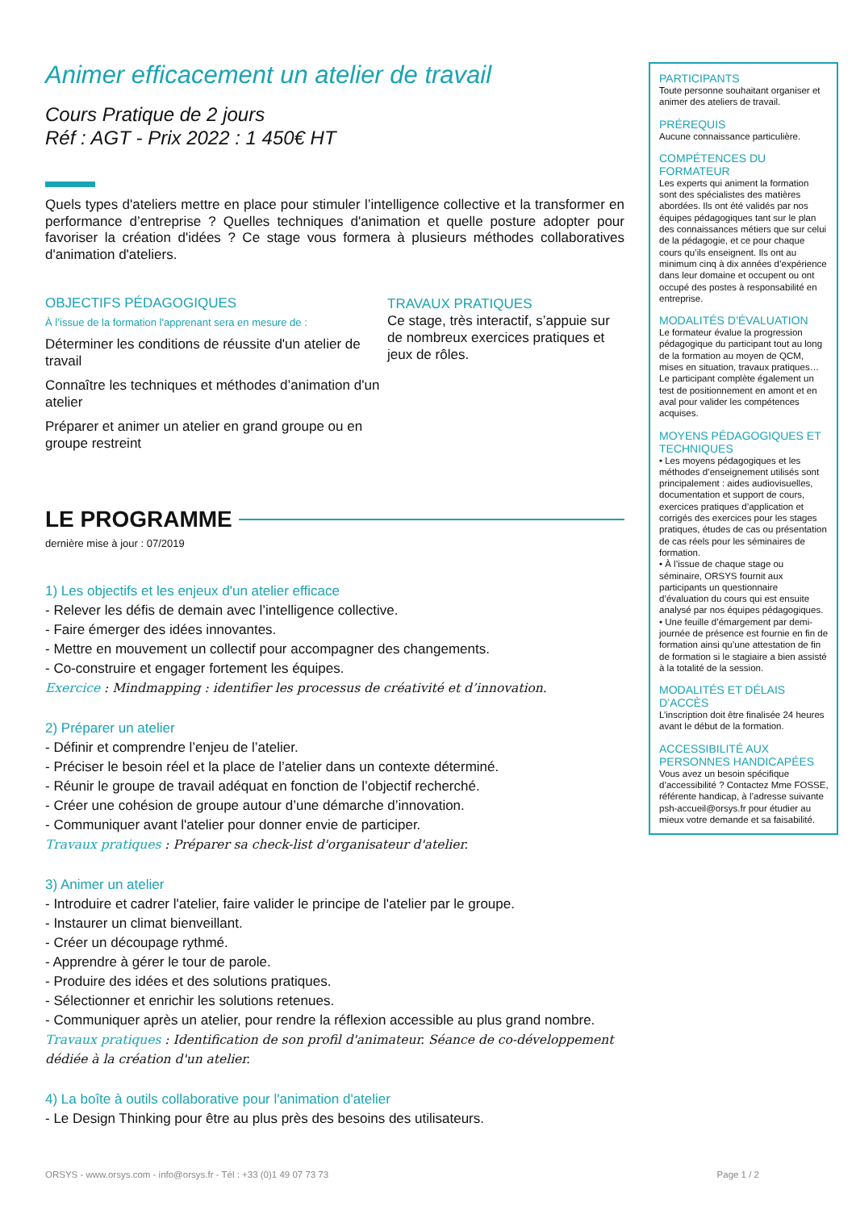Animer efficacement un atelier de travail
Cours Pratique de 2 jours
Réf : AGT - Prix 2022 : 1 450€ HT
Quels types d'ateliers mettre en place pour stimuler l’intelligence collective et la transformer en performance d’entreprise ? Quelles techniques d'animation et quelle posture adopter pour favoriser la création d'idées ? Ce stage vous formera à plusieurs méthodes collaboratives d'animation d'ateliers.
OBJECTIFS PÉDAGOGIQUES
À l’issue de la formation l'apprenant sera en mesure de :
Déterminer les conditions de réussite d'un atelier de travail
Connaître les techniques et méthodes d’animation d'un atelier
Préparer et animer un atelier en grand groupe ou en groupe restreint
TRAVAUX PRATIQUES
Ce stage, très interactif, s’appuie sur de nombreux exercices pratiques et jeux de rôles.
LE PROGRAMME
dernière mise à jour : 07/2019
1) Les objectifs et les enjeux d'un atelier efficace
- Relever les défis de demain avec l’intelligence collective.
- Faire émerger des idées innovantes.
- Mettre en mouvement un collectif pour accompagner des changements.
- Co-construire et engager fortement les équipes.
Exercice : Mindmapping : identifier les processus de créativité et d’innovation.
2) Préparer un atelier
- Définir et comprendre l’enjeu de l’atelier.
- Préciser le besoin réel et la place de l’atelier dans un contexte déterminé.
- Réunir le groupe de travail adéquat en fonction de l’objectif recherché.
- Créer une cohésion de groupe autour d’une démarche d’innovation.
- Communiquer avant l'atelier pour donner envie de participer.
Travaux pratiques : Préparer sa check-list d'organisateur d'atelier.
3) Animer un atelier
- Introduire et cadrer l'atelier, faire valider le principe de l'atelier par le groupe.
- Instaurer un climat bienveillant.
- Créer un découpage rythmé.
- Apprendre à gérer le tour de parole.
- Produire des idées et des solutions pratiques.
- Sélectionner et enrichir les solutions retenues.
- Communiquer après un atelier, pour rendre la réflexion accessible au plus grand nombre.
Travaux pratiques : Identification de son profil d'animateur. Séance de co-développement dédiée à la création d'un atelier.
4) La boîte à outils collaborative pour l'animation d'atelier
- Le Design Thinking pour être au plus près des besoins des utilisateurs.
PARTICIPANTS
Toute personne souhaitant organiser et animer des ateliers de travail.
PRÉREQUIS
Aucune connaissance particulière.
COMPÉTENCES DU FORMATEUR
Les experts qui animent la formation sont des spécialistes des matières abordées. Ils ont été validés par nos équipes pédagogiques tant sur le plan des connaissances métiers que sur celui de la pédagogie, et ce pour chaque cours qu’ils enseignent. Ils ont au minimum cinq à dix années d’expérience dans leur domaine et occupent ou ont occupé des postes à responsabilité en entreprise.
MODALITÉS D’ÉVALUATION
Le formateur évalue la progression pédagogique du participant tout au long de la formation au moyen de QCM, mises en situation, travaux pratiques…
Le participant complète également un test de positionnement en amont et en aval pour valider les compétences acquises.
MOYENS PÉDAGOGIQUES ET TECHNIQUES
• Les moyens pédagogiques et les méthodes d’enseignement utilisés sont principalement : aides audiovisuelles, documentation et support de cours, exercices pratiques d’application et corrigés des exercices pour les stages pratiques, études de cas ou présentation de cas réels pour les séminaires de formation.
• À l’issue de chaque stage ou séminaire, ORSYS fournit aux participants un questionnaire d’évaluation du cours qui est ensuite analysé par nos équipes pédagogiques.
• Une feuille d’émargement par demi-journée de présence est fournie en fin de formation ainsi qu’une attestation de fin de formation si le stagiaire a bien assisté à la totalité de la session.
MODALITÉS ET DÉLAIS D’ACCÈS
L’inscription doit être finalisée 24 heures avant le début de la formation.
ACCESSIBILITÉ AUX PERSONNES HANDICAPÉES
Vous avez un besoin spécifique d’accessibilité ? Contactez Mme FOSSE, référente handicap, à l’adresse suivante psh-accueil@orsys.fr pour étudier au mieux votre demande et sa faisabilité.
ORSYS - www.orsys.com - info@orsys.fr - Tél : +33 (0)1 49 07 73 73 Page 1 / 2